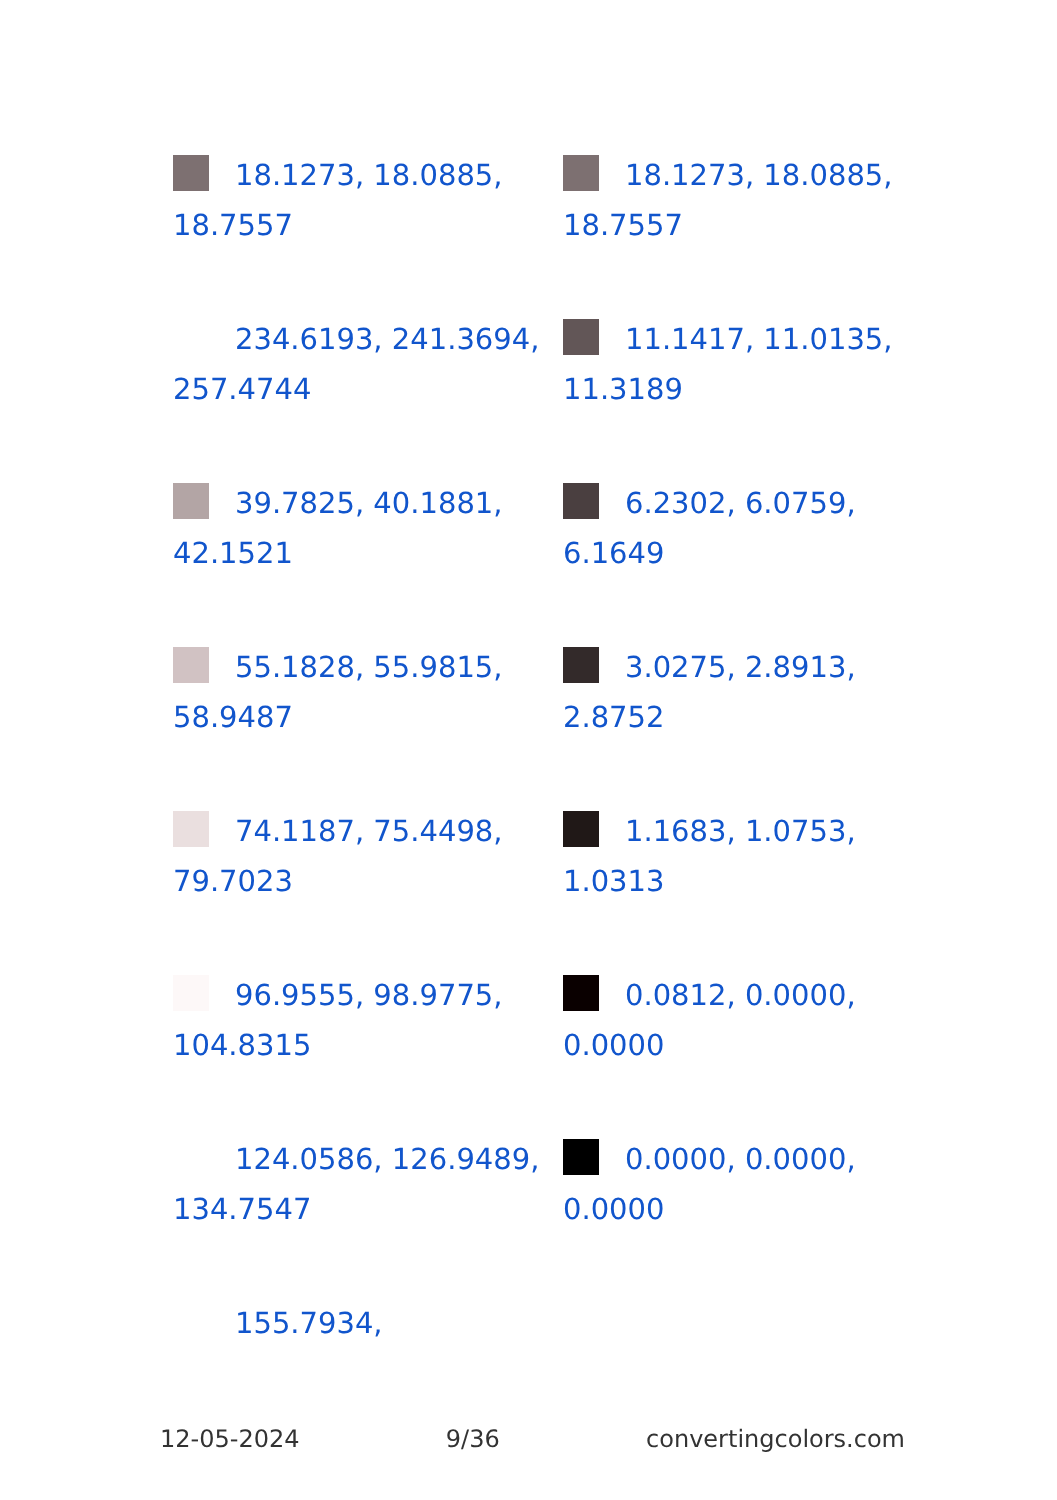18.1273, 18.0885, 18.7557
18.1273, 18.0885, 18.7557
234.6193, 241.3694, 257.4744
11.1417, 11.0135, 11.3189
39.7825, 40.1881, 42.1521
6.2302, 6.0759, 6.1649
55.1828, 55.9815, 58.9487
3.0275, 2.8913, 2.8752
74.1187, 75.4498, 79.7023
1.1683, 1.0753, 1.0313
96.9555, 98.9775, 104.8315
0.0812, 0.0000, 0.0000
124.0586, 126.9489, 134.7547
0.0000, 0.0000, 0.0000
155.7934,
12-05-2024 9/36 convertingcolors.com